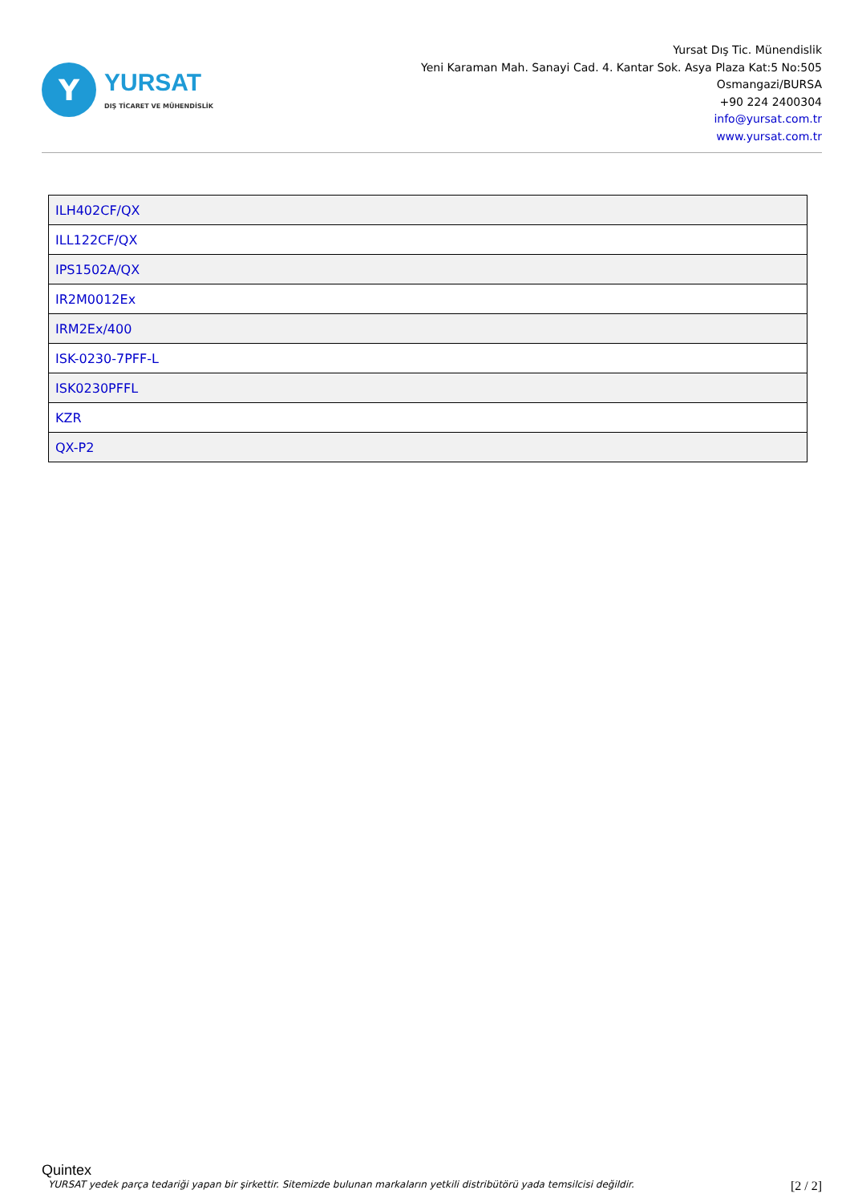Y
YURSAT
DIŞ TİCARET VE MÜHENDİSLİK
Yursat Dış Tic. Münendislik
Yeni Karaman Mah. Sanayi Cad. 4. Kantar Sok. Asya Plaza Kat:5 No:505
Osmangazi/BURSA
+90 224 2400304
info@yursat.com.tr
www.yursat.com.tr
| ILH402CF/QX |
| ILL122CF/QX |
| IPS1502A/QX |
| IR2M0012Ex |
| IRM2Ex/400 |
| ISK-0230-7PFF-L |
| ISK0230PFFL |
| KZR |
| QX-P2 |
Quintex
YURSAT yedek parça tedariği yapan bir şirkettir. Sitemizde bulunan markaların yetkili distribütörü yada temsilcisi değildir. [2 / 2]